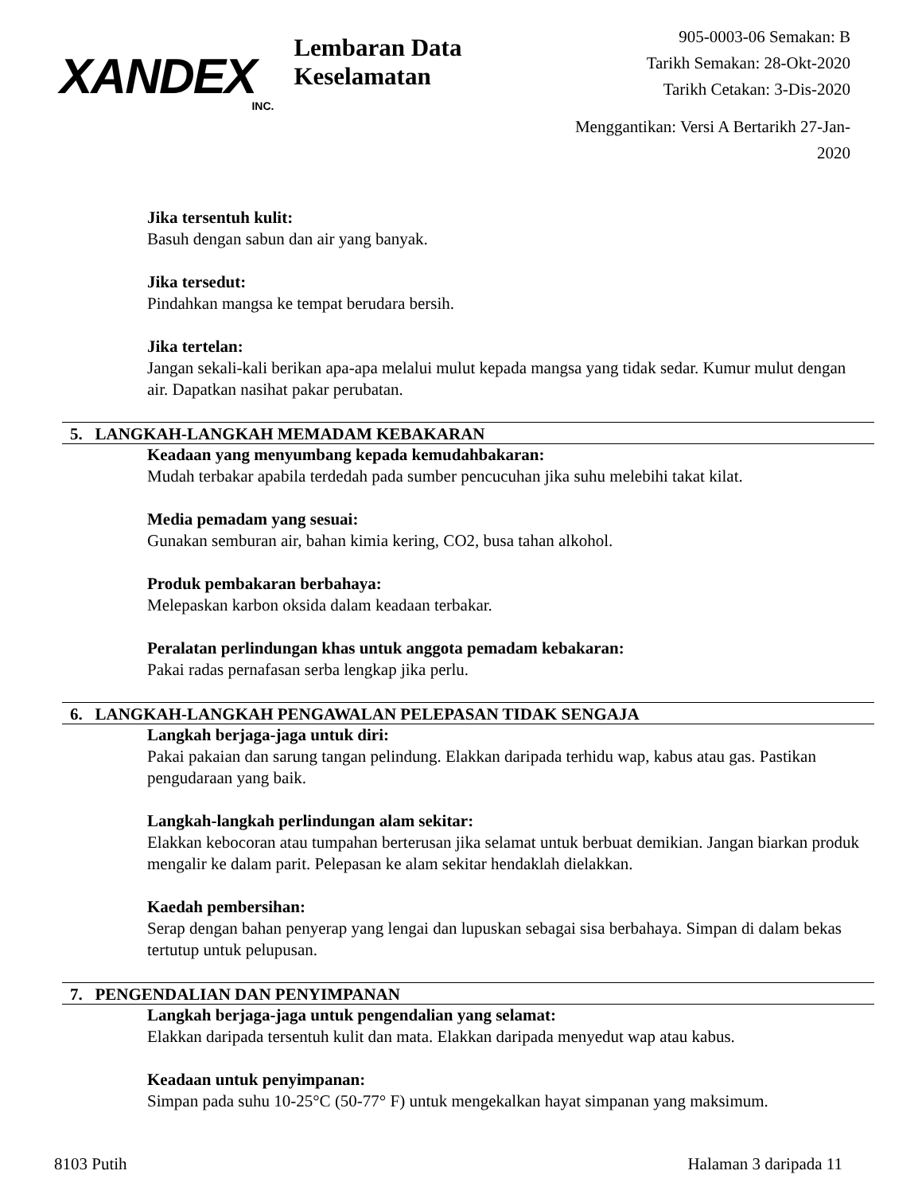XANDEX
INC.
Lembaran Data Keselamatan
905-0003-06 Semakan: B
Tarikh Semakan: 28-Okt-2020
Tarikh Cetakan: 3-Dis-2020
Menggantikan: Versi A Bertarikh 27-Jan-2020
Jika tersentuh kulit:
Basuh dengan sabun dan air yang banyak.
Jika tersedut:
Pindahkan mangsa ke tempat berudara bersih.
Jika tertelan:
Jangan sekali-kali berikan apa-apa melalui mulut kepada mangsa yang tidak sedar. Kumur mulut dengan air. Dapatkan nasihat pakar perubatan.
5. LANGKAH-LANGKAH MEMADAM KEBAKARAN
Keadaan yang menyumbang kepada kemudahbakaran:
Mudah terbakar apabila terdedah pada sumber pencucuhan jika suhu melebihi takat kilat.
Media pemadam yang sesuai:
Gunakan semburan air, bahan kimia kering, CO2, busa tahan alkohol.
Produk pembakaran berbahaya:
Melepaskan karbon oksida dalam keadaan terbakar.
Peralatan perlindungan khas untuk anggota pemadam kebakaran:
Pakai radas pernafasan serba lengkap jika perlu.
6. LANGKAH-LANGKAH PENGAWALAN PELEPASAN TIDAK SENGAJA
Langkah berjaga-jaga untuk diri:
Pakai pakaian dan sarung tangan pelindung. Elakkan daripada terhidu wap, kabus atau gas. Pastikan pengudaraan yang baik.
Langkah-langkah perlindungan alam sekitar:
Elakkan kebocoran atau tumpahan berterusan jika selamat untuk berbuat demikian. Jangan biarkan produk mengalir ke dalam parit. Pelepasan ke alam sekitar hendaklah dielakkan.
Kaedah pembersihan:
Serap dengan bahan penyerap yang lengai dan lupuskan sebagai sisa berbahaya. Simpan di dalam bekas tertutup untuk pelupusan.
7. PENGENDALIAN DAN PENYIMPANAN
Langkah berjaga-jaga untuk pengendalian yang selamat:
Elakkan daripada tersentuh kulit dan mata. Elakkan daripada menyedut wap atau kabus.
Keadaan untuk penyimpanan:
Simpan pada suhu 10-25°C (50-77° F) untuk mengekalkan hayat simpanan yang maksimum.
8103 Putih Halaman 3 daripada 11